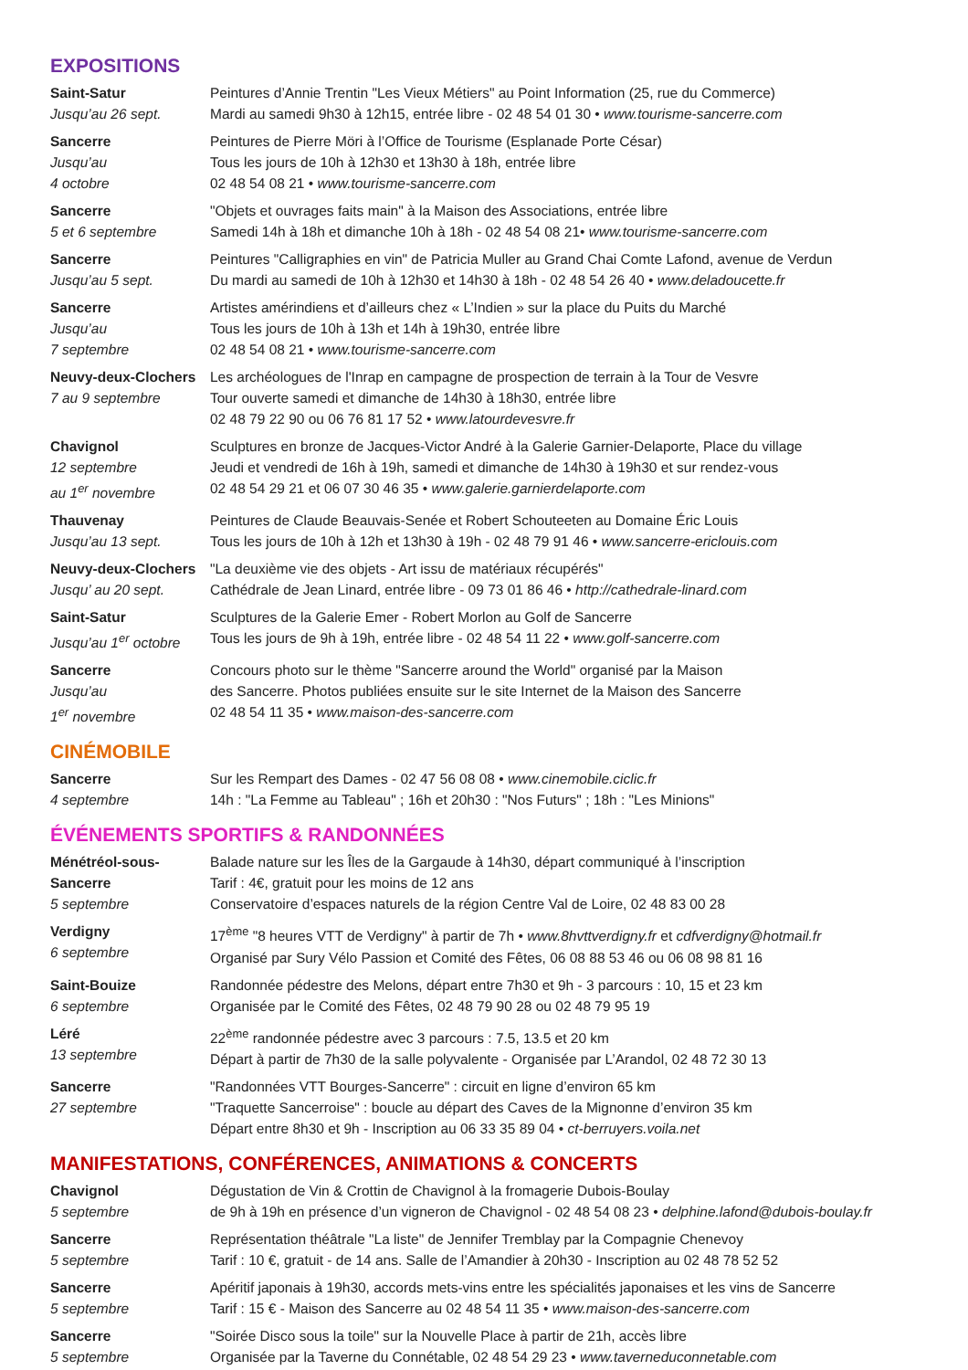EXPOSITIONS
| Saint-Satur Jusqu’au 26 sept. | Peintures d’Annie Trentin "Les Vieux Métiers" au Point Information (25, rue du Commerce) Mardi au samedi 9h30 à 12h15, entrée libre - 02 48 54 01 30 • www.tourisme-sancerre.com |
| Sancerre Jusqu’au 4 octobre | Peintures de Pierre Möri à l’Office de Tourisme (Esplanade Porte César) Tous les jours de 10h à 12h30 et 13h30 à 18h, entrée libre 02 48 54 08 21 • www.tourisme-sancerre.com |
| Sancerre 5 et 6 septembre | "Objets et ouvrages faits main" à la Maison des Associations, entrée libre Samedi 14h à 18h et dimanche 10h à 18h - 02 48 54 08 21• www.tourisme-sancerre.com |
| Sancerre Jusqu’au 5 sept. | Peintures "Calligraphies en vin" de Patricia Muller au Grand Chai Comte Lafond, avenue de Verdun Du mardi au samedi de 10h à 12h30 et 14h30 à 18h - 02 48 54 26 40 • www.deladoucette.fr |
| Sancerre Jusqu’au 7 septembre | Artistes amérindiens et d’ailleurs chez « L’Indien » sur la place du Puits du Marché Tous les jours de 10h à 13h et 14h à 19h30, entrée libre 02 48 54 08 21 • www.tourisme-sancerre.com |
| Neuvy-deux-Clochers 7 au 9 septembre | Les archéologues de l'Inrap en campagne de prospection de terrain à la Tour de Vesvre Tour ouverte samedi et dimanche de 14h30 à 18h30, entrée libre 02 48 79 22 90 ou 06 76 81 17 52 • www.latourdevesvre.fr |
| Chavignol 12 septembre au 1<sup>er</sup> novembre | Sculptures en bronze de Jacques-Victor André à la Galerie Garnier-Delaporte, Place du village Jeudi et vendredi de 16h à 19h, samedi et dimanche de 14h30 à 19h30 et sur rendez-vous 02 48 54 29 21 et 06 07 30 46 35 • www.galerie.garnierdelaporte.com |
| Thauvenay Jusqu’au 13 sept. | Peintures de Claude Beauvais-Senée et Robert Schouteeten au Domaine Éric Louis Tous les jours de 10h à 12h et 13h30 à 19h - 02 48 79 91 46 • www.sancerre-ericlouis.com |
| Neuvy-deux-Clochers Jusqu’ au 20 sept. | "La deuxième vie des objets - Art issu de matériaux récupérés" Cathédrale de Jean Linard, entrée libre - 09 73 01 86 46 • http://cathedrale-linard.com |
| Saint-Satur Jusqu’au 1<sup>er</sup> octobre | Sculptures de la Galerie Emer - Robert Morlon au Golf de Sancerre Tous les jours de 9h à 19h, entrée libre - 02 48 54 11 22 • www.golf-sancerre.com |
| Sancerre Jusqu’au 1<sup>er</sup> novembre | Concours photo sur le thème "Sancerre around the World" organisé par la Maison des Sancerre. Photos publiées ensuite sur le site Internet de la Maison des Sancerre 02 48 54 11 35 • www.maison-des-sancerre.com |
CINÉMOBILE
| Sancerre 4 septembre | Sur les Rempart des Dames - 02 47 56 08 08 • www.cinemobile.ciclic.fr 14h : "La Femme au Tableau" ; 16h et 20h30 : "Nos Futurs" ; 18h : "Les Minions" |
ÉVÉNEMENTS SPORTIFS & RANDONNÉES
| Ménétréol-sous- Sancerre 5 septembre | Balade nature sur les Îles de la Gargaude à 14h30, départ communiqué à l’inscription Tarif : 4€, gratuit pour les moins de 12 ans Conservatoire d’espaces naturels de la région Centre Val de Loire, 02 48 83 00 28 |
| Verdigny 6 septembre | 17<sup>ème</sup> "8 heures VTT de Verdigny" à partir de 7h • www.8hvttverdigny.fr et cdfverdigny@hotmail.fr Organisé par Sury Vélo Passion et Comité des Fêtes, 06 08 88 53 46 ou 06 08 98 81 16 |
| Saint-Bouize 6 septembre | Randonnée pédestre des Melons, départ entre 7h30 et 9h - 3 parcours : 10, 15 et 23 km Organisée par le Comité des Fêtes, 02 48 79 90 28 ou 02 48 79 95 19 |
| Léré 13 septembre | 22<sup>ème</sup> randonnée pédestre avec 3 parcours : 7.5, 13.5 et 20 km Départ à partir de 7h30 de la salle polyvalente - Organisée par L’Arandol, 02 48 72 30 13 |
| Sancerre 27 septembre | "Randonnées VTT Bourges-Sancerre" : circuit en ligne d’environ 65 km "Traquette Sancerroise" : boucle au départ des Caves de la Mignonne d’environ 35 km Départ entre 8h30 et 9h - Inscription au 06 33 35 89 04 • ct-berruyers.voila.net |
MANIFESTATIONS, CONFÉRENCES, ANIMATIONS & CONCERTS
| Chavignol 5 septembre | Dégustation de Vin & Crottin de Chavignol à la fromagerie Dubois-Boulay de 9h à 19h en présence d’un vigneron de Chavignol - 02 48 54 08 23 • delphine.lafond@dubois-boulay.fr |
| Sancerre 5 septembre | Représentation théâtrale "La liste" de Jennifer Tremblay par la Compagnie Chenevoy Tarif : 10 €, gratuit - de 14 ans. Salle de l’Amandier à 20h30 - Inscription au 02 48 78 52 52 |
| Sancerre 5 septembre | Apéritif japonais à 19h30, accords mets-vins entre les spécialités japonaises et les vins de Sancerre Tarif : 15 € - Maison des Sancerre au 02 48 54 11 35 • www.maison-des-sancerre.com |
| Sancerre 5 septembre | "Soirée Disco sous la toile" sur la Nouvelle Place à partir de 21h, accès libre Organisée par la Taverne du Connétable, 02 48 54 29 23 • www.taverneduconnetable.com |